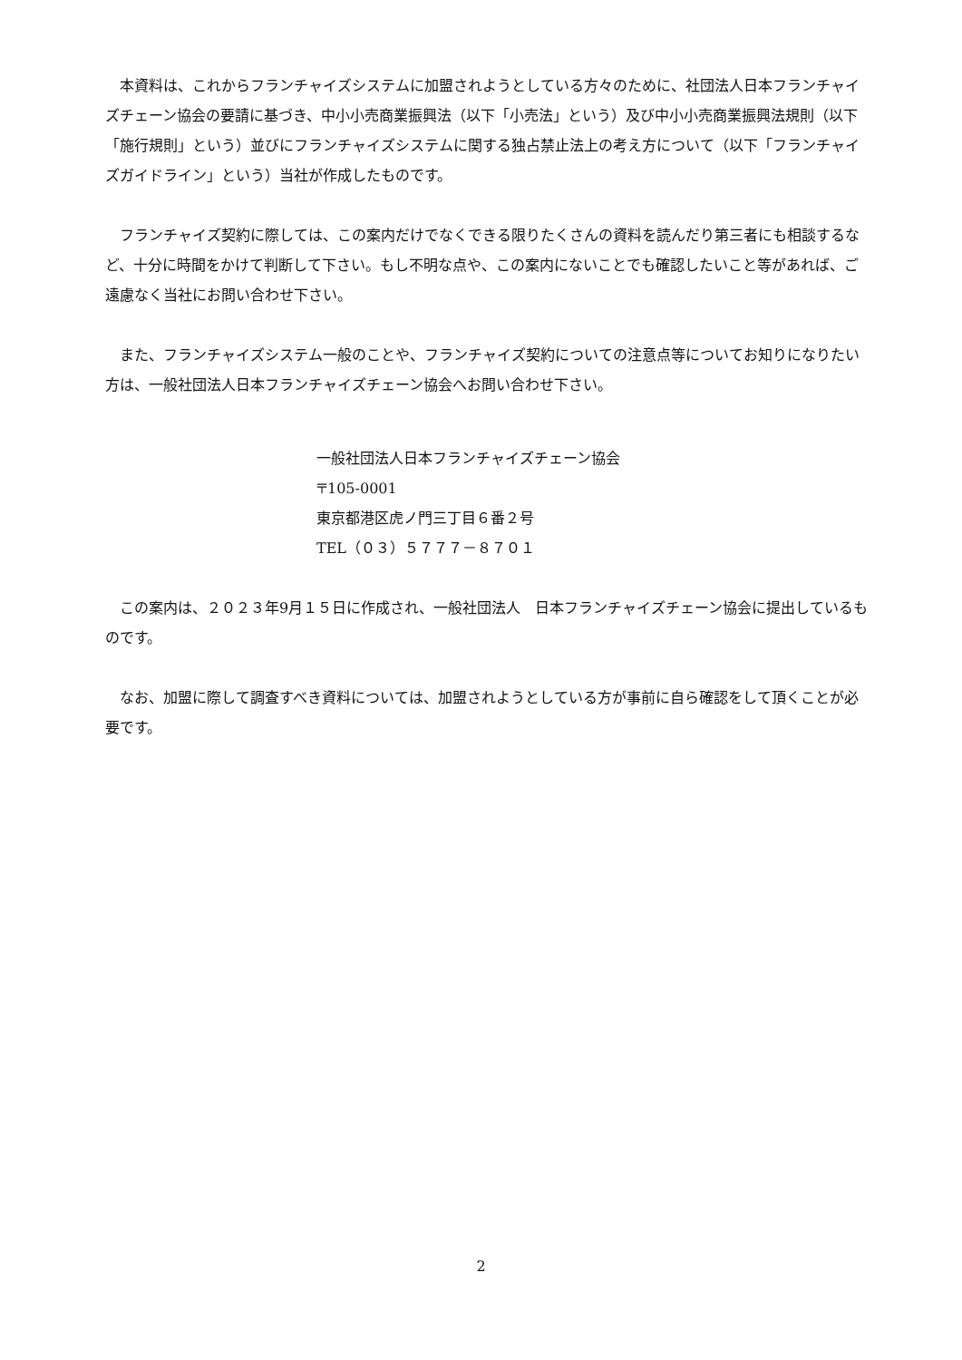本資料は、これからフランチャイズシステムに加盟されようとしている方々のために、社団法人日本フランチャイズチェーン協会の要請に基づき、中小小売商業振興法（以下「小売法」という）及び中小小売商業振興法規則（以下「施行規則」という）並びにフランチャイズシステムに関する独占禁止法上の考え方について（以下「フランチャイズガイドライン」という）当社が作成したものです。
　フランチャイズ契約に際しては、この案内だけでなくできる限りたくさんの資料を読んだり第三者にも相談するなど、十分に時間をかけて判断して下さい。もし不明な点や、この案内にないことでも確認したいこと等があれば、ご遠慮なく当社にお問い合わせ下さい。
　また、フランチャイズシステム一般のことや、フランチャイズ契約についての注意点等についてお知りになりたい方は、一般社団法人日本フランチャイズチェーン協会へお問い合わせ下さい。
一般社団法人日本フランチャイズチェーン協会
〒105-0001
東京都港区虎ノ門三丁目６番２号
TEL（０３）５７７７－８７０１
　この案内は、２０２３年9月１５日に作成され、一般社団法人　日本フランチャイズチェーン協会に提出しているものです。
　なお、加盟に際して調査すべき資料については、加盟されようとしている方が事前に自ら確認をして頂くことが必要です。
2